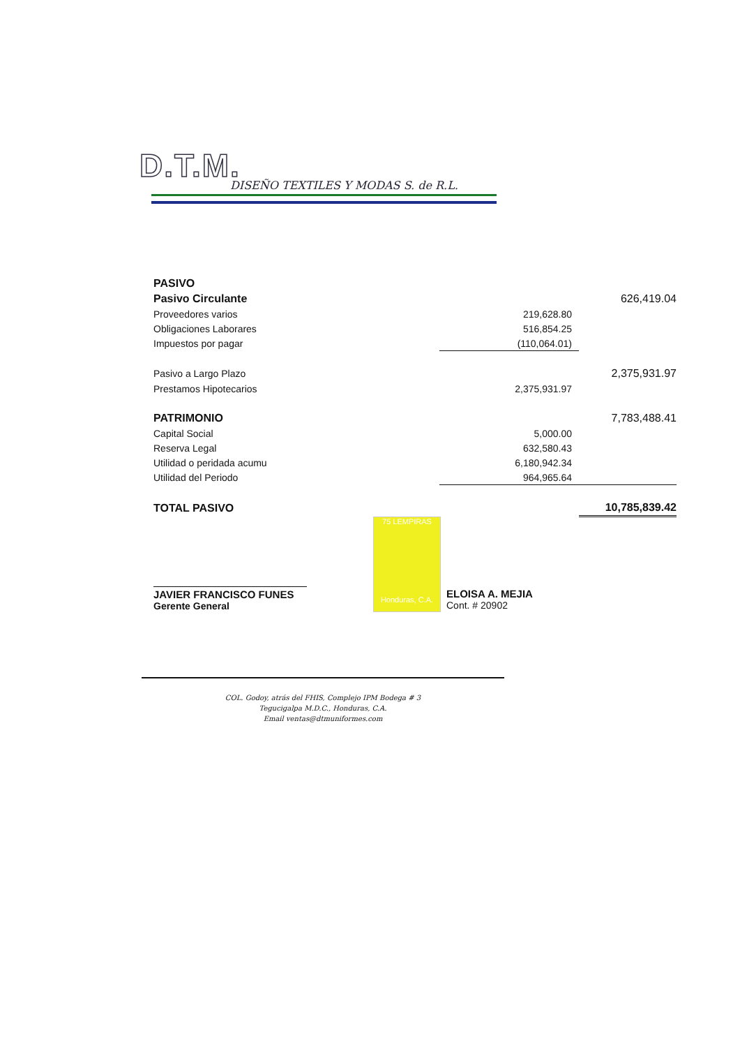D.T.M.
DISEÑO TEXTILES Y MODAS S. de R.L.
| PASIVO | | |
| Pasivo Circulante | | 626,419.04 |
| Proveedores varios | 219,628.80 | |
| Obligaciones Laborares | 516,854.25 | |
| Impuestos por pagar | (110,064.01) | |
| Pasivo a Largo Plazo | | 2,375,931.97 |
| Prestamos Hipotecarios | 2,375,931.97 | |
| PATRIMONIO | | 7,783,488.41 |
| Capital Social | 5,000.00 | |
| Reserva Legal | 632,580.43 | |
| Utilidad o peridada acumu | 6,180,942.34 | |
| Utilidad del Periodo | 964,965.64 | |
| TOTAL PASIVO | | 10,785,839.42 |
75 LEMPIRAS
Honduras, C.A.
JAVIER FRANCISCO FUNES
Gerente General
ELOISA A. MEJIA
Cont. # 20902
COL. Godoy, atrás del FHIS, Complejo IPM Bodega # 3
Tegucigalpa M.D.C., Honduras, C.A.
Email ventas@dtmuniformes.com